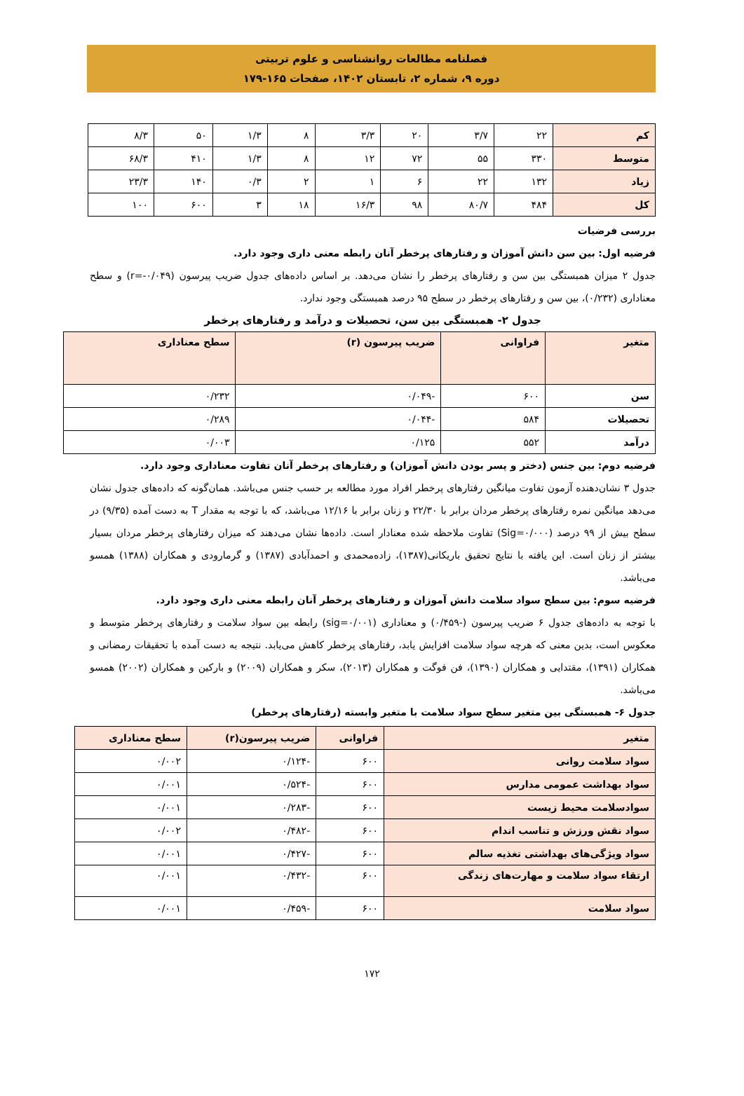فصلنامه مطالعات روانشناسی و علوم تربیتی
دوره ۹، شماره ۲، تابستان ۱۴۰۲، صفحات ۱۶۵-۱۷۹
| کم | ۲۲ | ۳/۷ | ۲۰ | ۳/۳ | ۸ | ۱/۳ | ۵۰ | ۸/۳ |
| متوسط | ۳۳۰ | ۵۵ | ۷۲ | ۱۲ | ۸ | ۱/۳ | ۴۱۰ | ۶۸/۳ |
| زیاد | ۱۳۲ | ۲۲ | ۶ | ۱ | ۲ | ۰/۳ | ۱۴۰ | ۲۳/۳ |
| کل | ۴۸۴ | ۸۰/۷ | ۹۸ | ۱۶/۳ | ۱۸ | ۳ | ۶۰۰ | ۱۰۰ |
بررسی فرضیات
فرضیه اول: بین سن دانش آموزان و رفتارهای پرخطر آنان رابطه معنی داری وجود دارد.
جدول ۲ میزان همبستگی بین سن و رفتارهای پرخطر را نشان می‌دهد. بر اساس داده‌های جدول ضریب پیرسون (r=-۰/۰۴۹) و سطح معناداری (۰/۲۳۲)، بین سن و رفتارهای پرخطر در سطح ۹۵ درصد همبستگی وجود ندارد.
جدول ۲- همبستگی بین سن، تحصیلات و درآمد و رفتارهای پرخطر
| متغیر | فراوانی | ضریب پیرسون (r) | سطح معناداری |
| سن | ۶۰۰ | -۰/۰۴۹ | ۰/۲۳۲ |
| تحصیلات | ۵۸۴ | -۰/۰۴۴ | ۰/۲۸۹ |
| درآمد | ۵۵۲ | ۰/۱۲۵ | ۰/۰۰۳ |
فرضیه دوم: بین جنس (دختر و پسر بودن دانش آموزان) و رفتارهای پرخطر آنان تفاوت معناداری وجود دارد.
جدول ۳ نشان‌دهنده آزمون تفاوت میانگین رفتارهای پرخطر افراد مورد مطالعه بر حسب جنس می‌باشد. همان‌گونه که داده‌های جدول نشان می‌دهد میانگین نمره رفتارهای پرخطر مردان برابر با ۲۲/۳۰ و زنان برابر با ۱۲/۱۶ می‌باشد، که با توجه به مقدار T به دست آمده (۹/۳۵) در سطح بیش از ۹۹ درصد (Sig=۰/۰۰۰) تفاوت ملاحظه شده معنادار است. داده‌ها نشان می‌دهند که میزان رفتارهای پرخطر مردان بسیار بیشتر از زنان است. این یافته با نتایج تحقیق باریکانی(۱۳۸۷)، زاده‌محمدی و احمدآبادی (۱۳۸۷) و گرمارودی و همکاران (۱۳۸۸) همسو می‌باشد.
فرضیه سوم: بین سطح سواد سلامت دانش آموزان و رفتارهای پرخطر آنان رابطه معنی داری وجود دارد.
با توجه به داده‌های جدول ۶ ضریب پیرسون (-۰/۴۵۹) و معناداری (sig=۰/۰۰۱) رابطه بین سواد سلامت و رفتارهای پرخطر متوسط و معکوس است، بدین معنی که هرچه سواد سلامت افزایش یابد، رفتارهای پرخطر کاهش می‌یابد. نتیجه به دست آمده با تحقیقات رمضانی و همکاران (۱۳۹۱)، مقتدایی و همکاران (۱۳۹۰)، فن فوگت و همکاران (۲۰۱۳)، سکر و همکاران (۲۰۰۹) و بارکین و همکاران (۲۰۰۲) همسو می‌باشد.
جدول ۶- همبستگی بین متغیر سطح سواد سلامت با متغیر وابسته (رفتارهای پرخطر)
| متغیر | فراوانی | ضریب پیرسون(r) | سطح معناداری |
| سواد سلامت روانی | ۶۰۰ | -۰/۱۲۴ | ۰/۰۰۲ |
| سواد بهداشت عمومی مدارس | ۶۰۰ | -۰/۵۲۴ | ۰/۰۰۱ |
| سوادسلامت محیط زیست | ۶۰۰ | -۰/۲۸۳ | ۰/۰۰۱ |
| سواد نقش ورزش و تناسب اندام | ۶۰۰ | -۰/۴۸۲ | ۰/۰۰۲ |
| سواد ویژگی‌های بهداشتی تغذیه سالم | ۶۰۰ | -۰/۴۲۷ | ۰/۰۰۱ |
| ارتقاء سواد سلامت و مهارت‌های زندگی | ۶۰۰ | -۰/۴۳۲ | ۰/۰۰۱ |
| سواد سلامت | ۶۰۰ | -۰/۴۵۹ | ۰/۰۰۱ |
۱۷۲